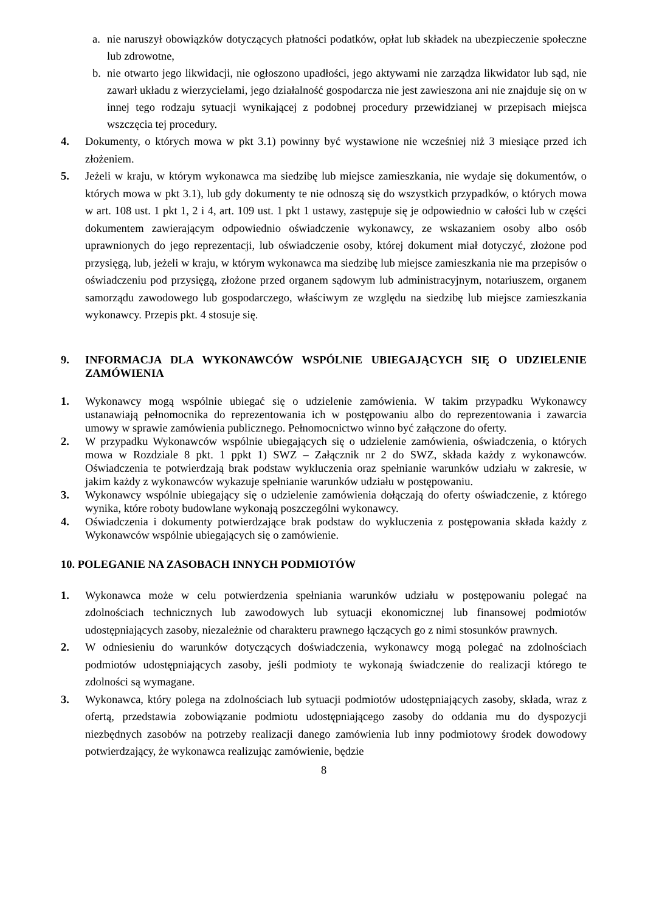a. nie naruszył obowiązków dotyczących płatności podatków, opłat lub składek na ubezpieczenie społeczne lub zdrowotne,
b. nie otwarto jego likwidacji, nie ogłoszono upadłości, jego aktywami nie zarządza likwidator lub sąd, nie zawarł układu z wierzycielami, jego działalność gospodarcza nie jest zawieszona ani nie znajduje się on w innej tego rodzaju sytuacji wynikającej z podobnej procedury przewidzianej w przepisach miejsca wszczęcia tej procedury.
4. Dokumenty, o których mowa w pkt 3.1) powinny być wystawione nie wcześniej niż 3 miesiące przed ich złożeniem.
5. Jeżeli w kraju, w którym wykonawca ma siedzibę lub miejsce zamieszkania, nie wydaje się dokumentów, o których mowa w pkt 3.1), lub gdy dokumenty te nie odnoszą się do wszystkich przypadków, o których mowa w art. 108 ust. 1 pkt 1, 2 i 4, art. 109 ust. 1 pkt 1 ustawy, zastępuje się je odpowiednio w całości lub w części dokumentem zawierającym odpowiednio oświadczenie wykonawcy, ze wskazaniem osoby albo osób uprawnionych do jego reprezentacji, lub oświadczenie osoby, której dokument miał dotyczyć, złożone pod przysięgą, lub, jeżeli w kraju, w którym wykonawca ma siedzibę lub miejsce zamieszkania nie ma przepisów o oświadczeniu pod przysięgą, złożone przed organem sądowym lub administracyjnym, notariuszem, organem samorządu zawodowego lub gospodarczego, właściwym ze względu na siedzibę lub miejsce zamieszkania wykonawcy. Przepis pkt. 4 stosuje się.
9. INFORMACJA DLA WYKONAWCÓW WSPÓLNIE UBIEGAJĄCYCH SIĘ O UDZIELENIE ZAMÓWIENIA
1. Wykonawcy mogą wspólnie ubiegać się o udzielenie zamówienia. W takim przypadku Wykonawcy ustanawiają pełnomocnika do reprezentowania ich w postępowaniu albo do reprezentowania i zawarcia umowy w sprawie zamówienia publicznego. Pełnomocnictwo winno być załączone do oferty.
2. W przypadku Wykonawców wspólnie ubiegających się o udzielenie zamówienia, oświadczenia, o których mowa w Rozdziale 8 pkt. 1 ppkt 1) SWZ – Załącznik nr 2 do SWZ, składa każdy z wykonawców. Oświadczenia te potwierdzają brak podstaw wykluczenia oraz spełnianie warunków udziału w zakresie, w jakim każdy z wykonawców wykazuje spełnianie warunków udziału w postępowaniu.
3. Wykonawcy wspólnie ubiegający się o udzielenie zamówienia dołączają do oferty oświadczenie, z którego wynika, które roboty budowlane wykonają poszczególni wykonawcy.
4. Oświadczenia i dokumenty potwierdzające brak podstaw do wykluczenia z postępowania składa każdy z Wykonawców wspólnie ubiegających się o zamówienie.
10. POLEGANIE NA ZASOBACH INNYCH PODMIOTÓW
1. Wykonawca może w celu potwierdzenia spełniania warunków udziału w postępowaniu polegać na zdolnościach technicznych lub zawodowych lub sytuacji ekonomicznej lub finansowej podmiotów udostępniających zasoby, niezależnie od charakteru prawnego łączących go z nimi stosunków prawnych.
2. W odniesieniu do warunków dotyczących doświadczenia, wykonawcy mogą polegać na zdolnościach podmiotów udostępniających zasoby, jeśli podmioty te wykonają świadczenie do realizacji którego te zdolności są wymagane.
3. Wykonawca, który polega na zdolnościach lub sytuacji podmiotów udostępniających zasoby, składa, wraz z ofertą, przedstawia zobowiązanie podmiotu udostępniającego zasoby do oddania mu do dyspozycji niezbędnych zasobów na potrzeby realizacji danego zamówienia lub inny podmiotowy środek dowodowy potwierdzający, że wykonawca realizując zamówienie, będzie
8